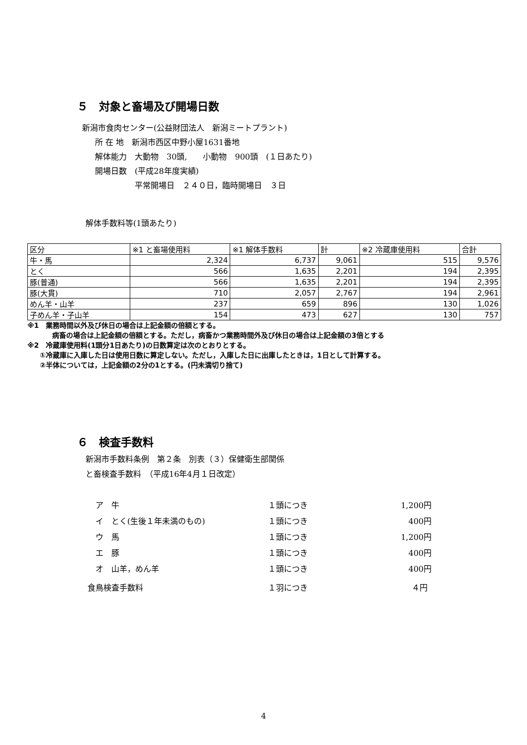５　対象と畜場及び開場日数
新潟市食肉センター(公益財団法人　新潟ミートプラント)
所 在 地　新潟市西区中野小屋1631番地
解体能力　大動物　30頭,　　小動物　900頭　(１日あたり)
開場日数　(平成28年度実績)
　　　　　平常開場日　２４０日，臨時開場日　３日
解体手数料等(1頭あたり)
| 区分 | ※1 と畜場使用料 | ※1 解体手数料 | 計 | ※2 冷蔵庫使用料 | 合計 |
| 牛・馬 | 2,324 | 6,737 | 9,061 | 515 | 9,576 |
| とく | 566 | 1,635 | 2,201 | 194 | 2,395 |
| 豚(普通) | 566 | 1,635 | 2,201 | 194 | 2,395 |
| 豚(大貫) | 710 | 2,057 | 2,767 | 194 | 2,961 |
| めん羊・山羊 | 237 | 659 | 896 | 130 | 1,026 |
| 子めん羊・子山羊 | 154 | 473 | 627 | 130 | 757 |
※1　業務時間以外及び休日の場合は上記金額の倍額とする。
病畜の場合は上記金額の倍額とする。ただし，病畜かつ業務時間外及び休日の場合は上記金額の3倍とする
※2　冷蔵庫使用料(1頭分1日あたり)の日数算定は次のとおりとする。
①冷蔵庫に入庫した日は使用日数に算定しない。ただし，入庫した日に出庫したときは，1日として計算する。
②半体については，上記金額の2分の1とする。(円未満切り捨て)
６　検査手数料
新潟市手数料条例　第２条　別表（３）保健衛生部関係
と畜検査手数料　（平成16年4月１日改定）
| ア 牛 | １頭につき | 1,200円 |
| イ とく(生後１年未満のもの) | １頭につき | 400円 |
| ウ 馬 | １頭につき | 1,200円 |
| エ 豚 | １頭につき | 400円 |
| オ 山羊，めん羊 | １頭につき | 400円 |
| 食鳥検査手数料 | １羽につき | ４円 |
4